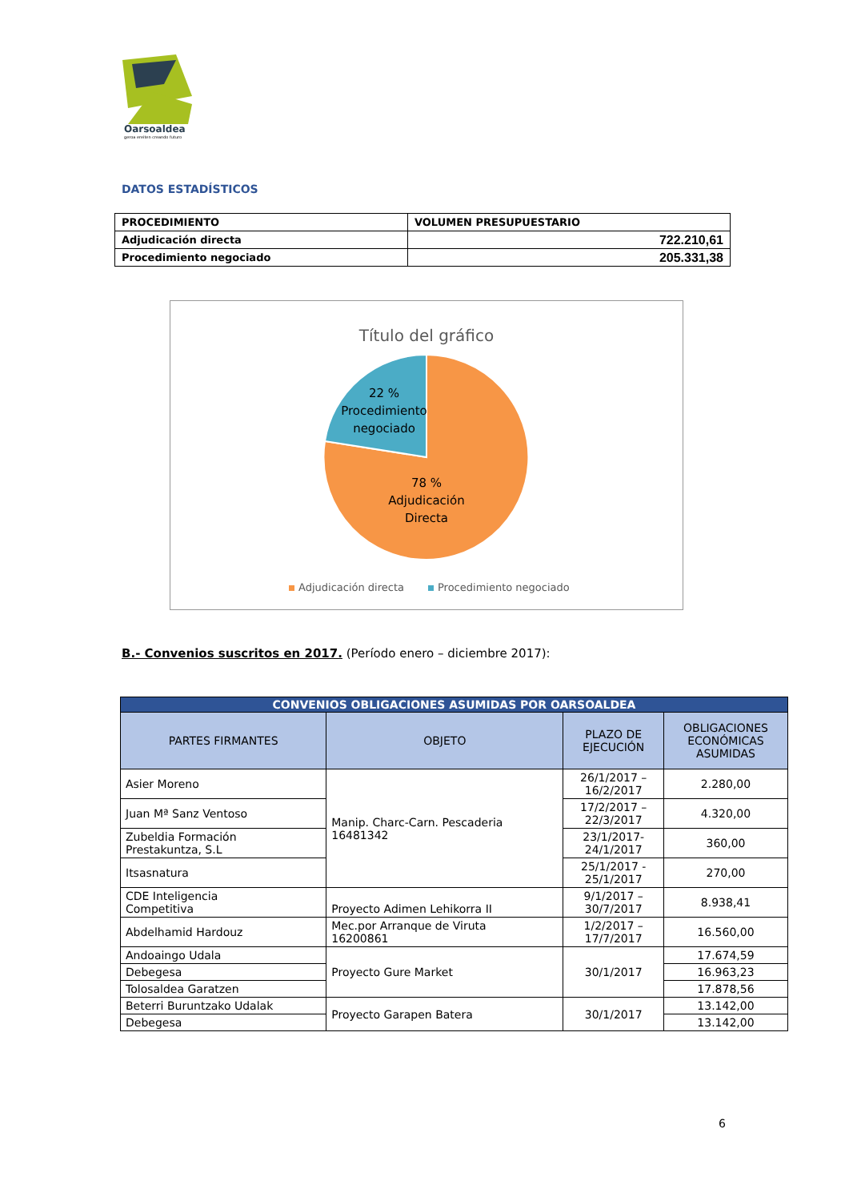Oarsoaldea
geroa ereiten creando futuro
DATOS ESTADÍSTICOS
| PROCEDIMIENTO | VOLUMEN PRESUPUESTARIO |
| Adjudicación directa | 722.210,61 |
| Procedimiento negociado | 205.331,38 |
Título del gráfico
22 %
Procedimiento
negociado
78 %
Adjudicación
Directa
Adjudicación directa
Procedimiento negociado
B.- Convenios suscritos en 2017. (Período enero – diciembre 2017):
| CONVENIOS OBLIGACIONES ASUMIDAS POR OARSOALDEA | | | |
| PARTES FIRMANTES | OBJETO | PLAZO DE EJECUCIÓN | OBLIGACIONES ECONÓMICAS ASUMIDAS |
| Asier Moreno | Manip. Charc-Carn. Pescaderia 16481342 | 26/1/2017 – 16/2/2017 | 2.280,00 |
| Juan Mª Sanz Ventoso | | 17/2/2017 – 22/3/2017 | 4.320,00 |
| Zubeldia Formación Prestakuntza, S.L | | 23/1/2017- 24/1/2017 | 360,00 |
| Itsasnatura | | 25/1/2017 - 25/1/2017 | 270,00 |
| CDE Inteligencia Competitiva | Proyecto Adimen Lehikorra II | 9/1/2017 – 30/7/2017 | 8.938,41 |
| Abdelhamid Hardouz | Mec.por Arranque de Viruta 16200861 | 1/2/2017 – 17/7/2017 | 16.560,00 |
| Andoaingo Udala | Proyecto Gure Market | 30/1/2017 | 17.674,59 |
| Debegesa | | | 16.963,23 |
| Tolosaldea Garatzen | | | 17.878,56 |
| Beterri Buruntzako Udalak | Proyecto Garapen Batera | 30/1/2017 | 13.142,00 |
| Debegesa | | | 13.142,00 |
6